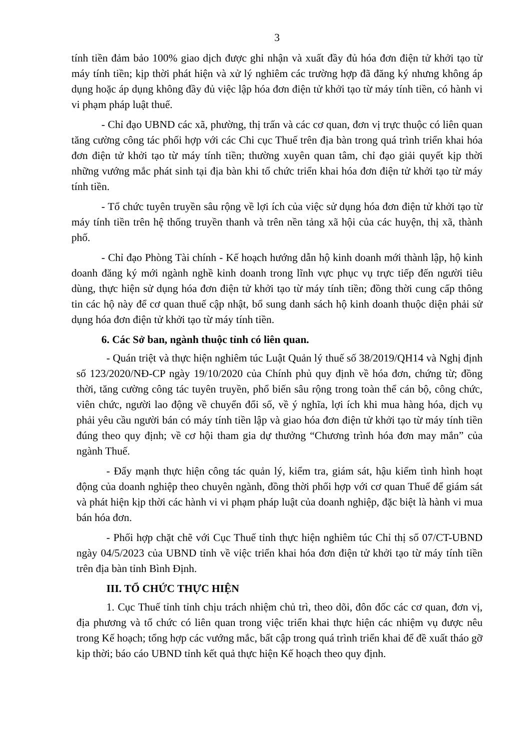3
tính tiền đảm bảo 100% giao dịch được ghi nhận và xuất đầy đủ hóa đơn điện tử khởi tạo từ máy tính tiền; kịp thời phát hiện và xử lý nghiêm các trường hợp đã đăng ký nhưng không áp dụng hoặc áp dụng không đầy đủ việc lập hóa đơn điện tử khởi tạo từ máy tính tiền, có hành vi vi phạm pháp luật thuế.
- Chỉ đạo UBND các xã, phường, thị trấn và các cơ quan, đơn vị trực thuộc có liên quan tăng cường công tác phối hợp với các Chi cục Thuế trên địa bàn trong quá trình triển khai hóa đơn điện tử khởi tạo từ máy tính tiền; thường xuyên quan tâm, chỉ đạo giải quyết kịp thời những vướng mắc phát sinh tại địa bàn khi tổ chức triển khai hóa đơn điện tử khởi tạo từ máy tính tiền.
- Tổ chức tuyên truyền sâu rộng về lợi ích của việc sử dụng hóa đơn điện tử khởi tạo từ máy tính tiền trên hệ thống truyền thanh và trên nền tảng xã hội của các huyện, thị xã, thành phố.
- Chỉ đạo Phòng Tài chính - Kế hoạch hướng dẫn hộ kinh doanh mới thành lập, hộ kinh doanh đăng ký mới ngành nghề kinh doanh trong lĩnh vực phục vụ trực tiếp đến người tiêu dùng, thực hiện sử dụng hóa đơn điện tử khởi tạo từ máy tính tiền; đồng thời cung cấp thông tin các hộ này để cơ quan thuế cập nhật, bổ sung danh sách hộ kinh doanh thuộc diện phải sử dụng hóa đơn điện tử khởi tạo từ máy tính tiền.
6. Các Sở ban, ngành thuộc tỉnh có liên quan.
- Quán triệt và thực hiện nghiêm túc Luật Quản lý thuế số 38/2019/QH14 và Nghị định số 123/2020/NĐ-CP ngày 19/10/2020 của Chính phủ quy định về hóa đơn, chứng từ; đồng thời, tăng cường công tác tuyên truyền, phổ biến sâu rộng trong toàn thể cán bộ, công chức, viên chức, người lao động về chuyển đổi số, về ý nghĩa, lợi ích khi mua hàng hóa, dịch vụ phải yêu cầu người bán có máy tính tiền lập và giao hóa đơn điện tử khởi tạo từ máy tính tiền đúng theo quy định; về cơ hội tham gia dự thưởng “Chương trình hóa đơn may mắn” của ngành Thuế.
- Đẩy mạnh thực hiện công tác quản lý, kiểm tra, giám sát, hậu kiểm tình hình hoạt động của doanh nghiệp theo chuyên ngành, đồng thời phối hợp với cơ quan Thuế để giám sát và phát hiện kịp thời các hành vi vi phạm pháp luật của doanh nghiệp, đặc biệt là hành vi mua bán hóa đơn.
- Phối hợp chặt chẽ với Cục Thuế tỉnh thực hiện nghiêm túc Chỉ thị số 07/CT-UBND ngày 04/5/2023 của UBND tỉnh về việc triển khai hóa đơn điện tử khởi tạo từ máy tính tiền trên địa bàn tỉnh Bình Định.
III. TỔ CHỨC THỰC HIỆN
1. Cục Thuế tỉnh tỉnh chịu trách nhiệm chủ trì, theo dõi, đôn đốc các cơ quan, đơn vị, địa phương và tổ chức có liên quan trong việc triển khai thực hiện các nhiệm vụ được nêu trong Kế hoạch; tổng hợp các vướng mắc, bất cập trong quá trình triển khai để đề xuất tháo gỡ kịp thời; báo cáo UBND tỉnh kết quả thực hiện Kế hoạch theo quy định.